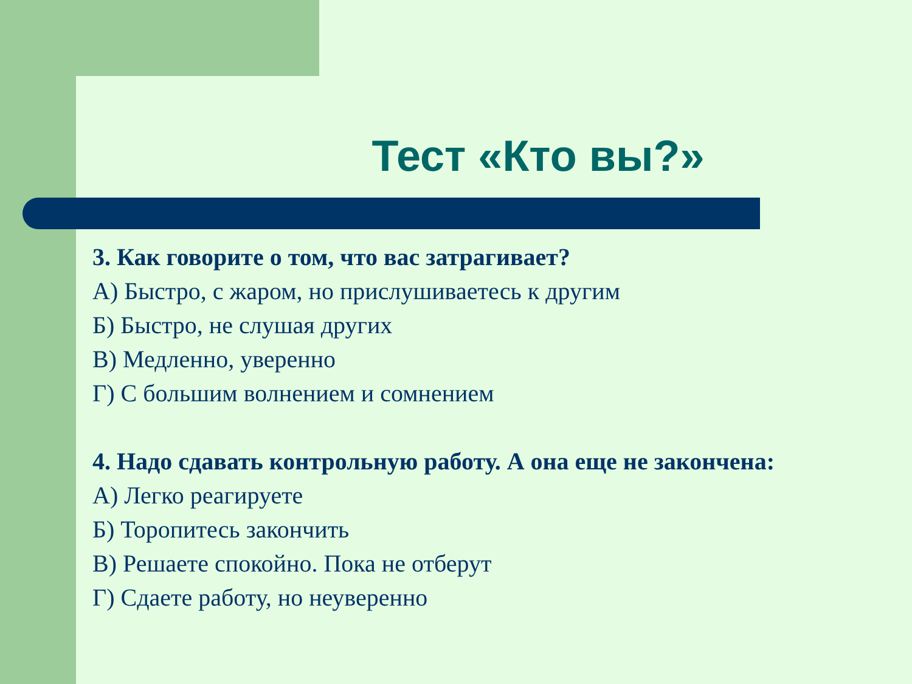Тест «Кто вы?»
3. Как говорите о том, что вас затрагивает?
А) Быстро, с жаром, но прислушиваетесь к другим
Б) Быстро, не слушая других
В) Медленно, уверенно
Г) С большим волнением и сомнением
4. Надо сдавать контрольную работу. А она еще не закончена:
А) Легко реагируете
Б) Торопитесь закончить
В) Решаете спокойно. Пока не отберут
Г) Сдаете работу, но неуверенно